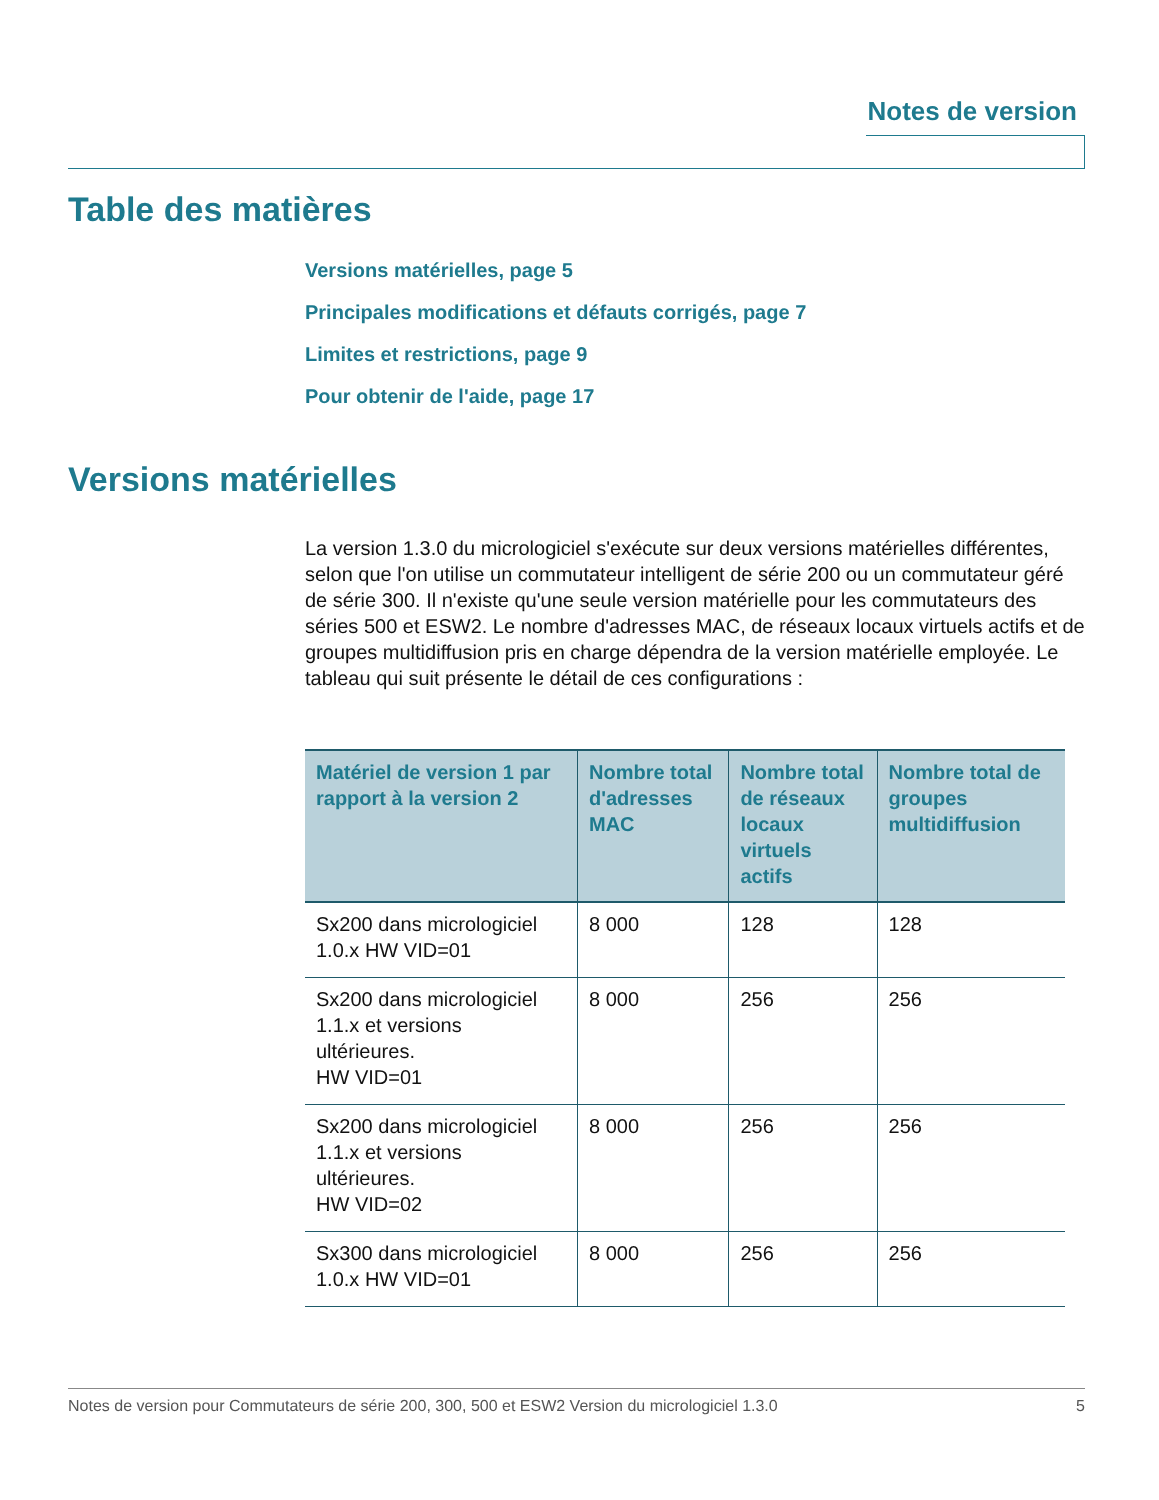Notes de version
Table des matières
Versions matérielles, page 5
Principales modifications et défauts corrigés, page 7
Limites et restrictions, page 9
Pour obtenir de l'aide, page 17
Versions matérielles
La version 1.3.0 du micrologiciel s'exécute sur deux versions matérielles différentes, selon que l'on utilise un commutateur intelligent de série 200 ou un commutateur géré de série 300. Il n'existe qu'une seule version matérielle pour les commutateurs des séries 500 et ESW2. Le nombre d'adresses MAC, de réseaux locaux virtuels actifs et de groupes multidiffusion pris en charge dépendra de la version matérielle employée. Le tableau qui suit présente le détail de ces configurations :
| Matériel de version 1 par rapport à la version 2 | Nombre total d'adresses MAC | Nombre total de réseaux locaux virtuels actifs | Nombre total de groupes multidiffusion |
| --- | --- | --- | --- |
| Sx200 dans micrologiciel 1.0.x HW VID=01 | 8 000 | 128 | 128 |
| Sx200 dans micrologiciel 1.1.x et versions ultérieures. HW VID=01 | 8 000 | 256 | 256 |
| Sx200 dans micrologiciel 1.1.x et versions ultérieures. HW VID=02 | 8 000 | 256 | 256 |
| Sx300 dans micrologiciel 1.0.x HW VID=01 | 8 000 | 256 | 256 |
Notes de version pour Commutateurs de série 200, 300, 500 et ESW2 Version du micrologiciel 1.3.0 5